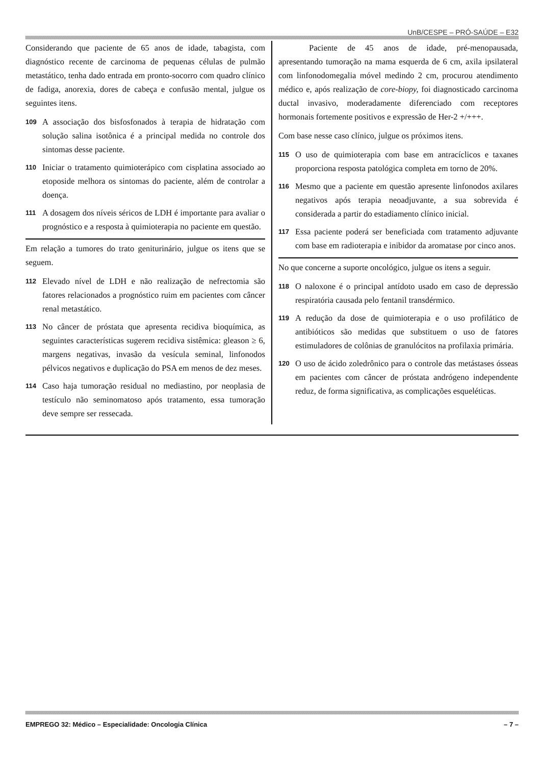UnB/CESPE – PRÓ-SAÚDE – E32
Considerando que paciente de 65 anos de idade, tabagista, com diagnóstico recente de carcinoma de pequenas células de pulmão metastático, tenha dado entrada em pronto-socorro com quadro clínico de fadiga, anorexia, dores de cabeça e confusão mental, julgue os seguintes itens.
109 A associação dos bisfosfonados à terapia de hidratação com solução salina isotônica é a principal medida no controle dos sintomas desse paciente.
110 Iniciar o tratamento quimioterápico com cisplatina associado ao etoposide melhora os sintomas do paciente, além de controlar a doença.
111 A dosagem dos níveis séricos de LDH é importante para avaliar o prognóstico e a resposta à quimioterapia no paciente em questão.
Em relação a tumores do trato geniturinário, julgue os itens que se seguem.
112 Elevado nível de LDH e não realização de nefrectomia são fatores relacionados a prognóstico ruim em pacientes com câncer renal metastático.
113 No câncer de próstata que apresenta recidiva bioquímica, as seguintes características sugerem recidiva sistêmica: gleason ≥ 6, margens negativas, invasão da vesícula seminal, linfonodos pélvicos negativos e duplicação do PSA em menos de dez meses.
114 Caso haja tumoração residual no mediastino, por neoplasia de testículo não seminomatoso após tratamento, essa tumoração deve sempre ser ressecada.
Paciente de 45 anos de idade, pré-menopausada, apresentando tumoração na mama esquerda de 6 cm, axila ipsilateral com linfonodomegalia móvel medindo 2 cm, procurou atendimento médico e, após realização de core-biopy, foi diagnosticado carcinoma ductal invasivo, moderadamente diferenciado com receptores hormonais fortemente positivos e expressão de Her-2 +/+++.
Com base nesse caso clínico, julgue os próximos itens.
115 O uso de quimioterapia com base em antracíclicos e taxanes proporciona resposta patológica completa em torno de 20%.
116 Mesmo que a paciente em questão apresente linfonodos axilares negativos após terapia neoadjuvante, a sua sobrevida é considerada a partir do estadiamento clínico inicial.
117 Essa paciente poderá ser beneficiada com tratamento adjuvante com base em radioterapia e inibidor da aromatase por cinco anos.
No que concerne a suporte oncológico, julgue os itens a seguir.
118 O naloxone é o principal antídoto usado em caso de depressão respiratória causada pelo fentanil transdérmico.
119 A redução da dose de quimioterapia e o uso profilático de antibióticos são medidas que substituem o uso de fatores estimuladores de colônias de granulócitos na profilaxia primária.
120 O uso de ácido zoledrônico para o controle das metástases ósseas em pacientes com câncer de próstata andrógeno independente reduz, de forma significativa, as complicações esqueléticas.
EMPREGO 32: Médico – Especialidade: Oncologia Clínica – 7 –